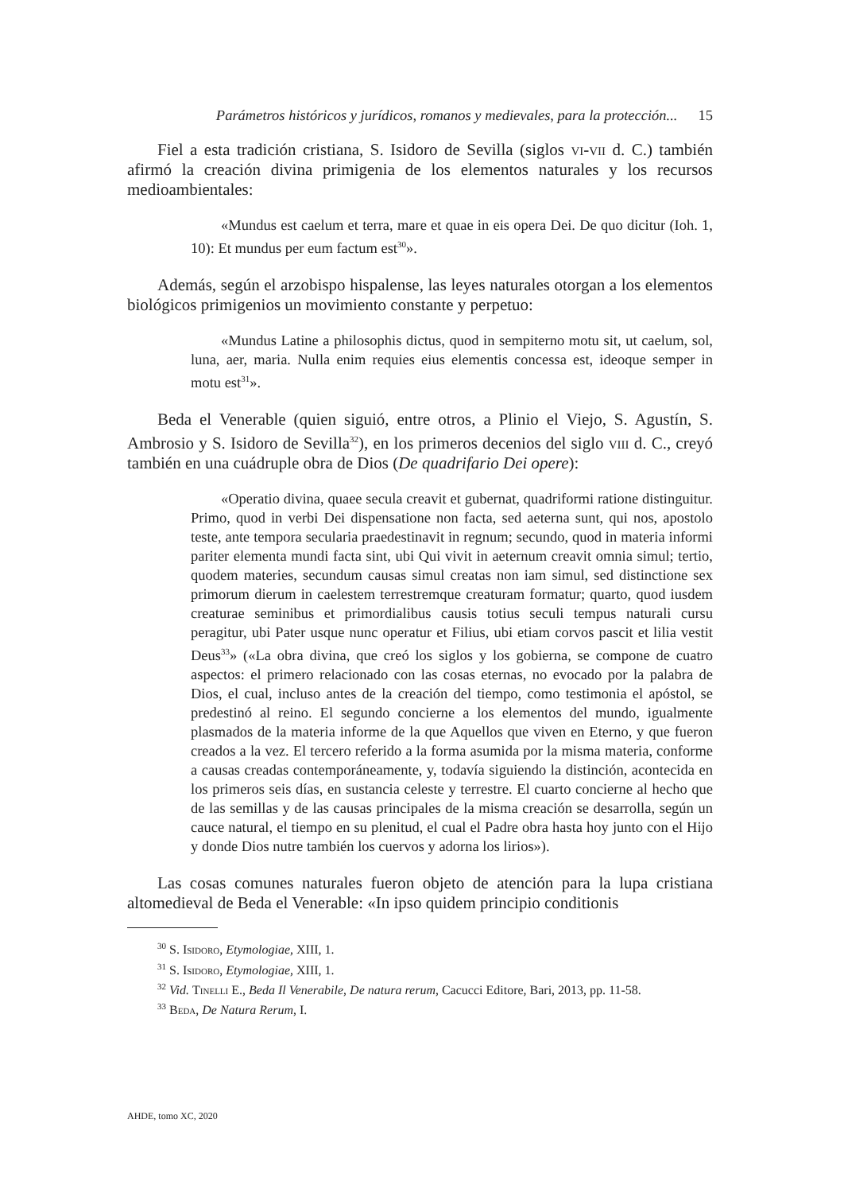Parámetros históricos y jurídicos, romanos y medievales, para la protección... 15
Fiel a esta tradición cristiana, S. Isidoro de Sevilla (siglos vi-vii d. C.) también afirmó la creación divina primigenia de los elementos naturales y los recursos medioambientales:
«Mundus est caelum et terra, mare et quae in eis opera Dei. De quo dicitur (Ioh. 1, 10): Et mundus per eum factum est<sup>30</sup>».
Además, según el arzobispo hispalense, las leyes naturales otorgan a los elementos biológicos primigenios un movimiento constante y perpetuo:
«Mundus Latine a philosophis dictus, quod in sempiterno motu sit, ut caelum, sol, luna, aer, maria. Nulla enim requies eius elementis concessa est, ideoque semper in motu est<sup>31</sup>».
Beda el Venerable (quien siguió, entre otros, a Plinio el Viejo, S. Agustín, S. Ambrosio y S. Isidoro de Sevilla<sup>32</sup>), en los primeros decenios del siglo viii d. C., creyó también en una cuádruple obra de Dios (De quadrifario Dei opere):
«Operatio divina, quaee secula creavit et gubernat, quadriformi ratione distinguitur. Primo, quod in verbi Dei dispensatione non facta, sed aeterna sunt, qui nos, apostolo teste, ante tempora secularia praedestinavit in regnum; secundo, quod in materia informi pariter elementa mundi facta sint, ubi Qui vivit in aeternum creavit omnia simul; tertio, quodem materies, secundum causas simul creatas non iam simul, sed distinctione sex primorum dierum in caelestem terrestremque creaturam formatur; quarto, quod iusdem creaturae seminibus et primordialibus causis totius seculi tempus naturali cursu peragitur, ubi Pater usque nunc operatur et Filius, ubi etiam corvos pascit et lilia vestit Deus<sup>33</sup>» («La obra divina, que creó los siglos y los gobierna, se compone de cuatro aspectos: el primero relacionado con las cosas eternas, no evocado por la palabra de Dios, el cual, incluso antes de la creación del tiempo, como testimonia el apóstol, se predestinó al reino. El segundo concierne a los elementos del mundo, igualmente plasmados de la materia informe de la que Aquellos que viven en Eterno, y que fueron creados a la vez. El tercero referido a la forma asumida por la misma materia, conforme a causas creadas contemporáneamente, y, todavía siguiendo la distinción, acontecida en los primeros seis días, en sustancia celeste y terrestre. El cuarto concierne al hecho que de las semillas y de las causas principales de la misma creación se desarrolla, según un cauce natural, el tiempo en su plenitud, el cual el Padre obra hasta hoy junto con el Hijo y donde Dios nutre también los cuervos y adorna los lirios»).
Las cosas comunes naturales fueron objeto de atención para la lupa cristiana altomedieval de Beda el Venerable: «In ipso quidem principio conditionis
<sup>30</sup> S. Isidoro, Etymologiae, XIII, 1.
<sup>31</sup> S. Isidoro, Etymologiae, XIII, 1.
<sup>32</sup> Vid. Tinelli E., Beda Il Venerabile, De natura rerum, Cacucci Editore, Bari, 2013, pp. 11-58.
<sup>33</sup> Beda, De Natura Rerum, I.
AHDE, tomo XC, 2020